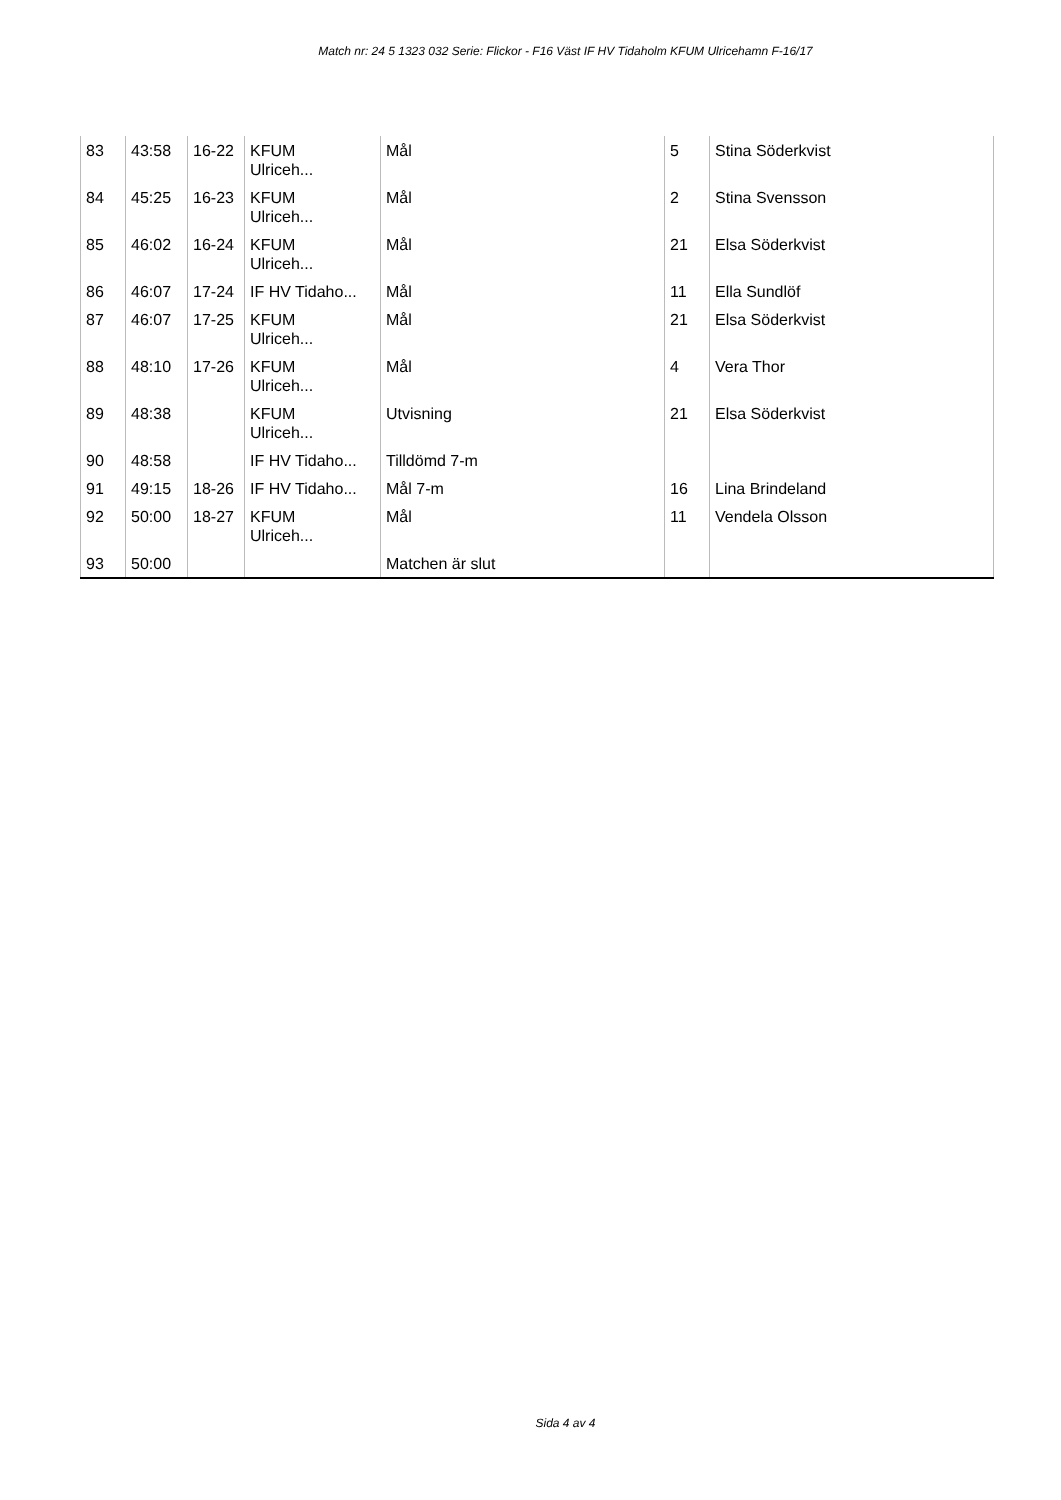Match nr: 24 5 1323 032 Serie: Flickor - F16 Väst IF HV Tidaholm KFUM Ulricehamn F-16/17
| 83 | 43:58 | 16-22 | KFUM Ulriceh... | Mål | 5 | Stina Söderkvist |
| 84 | 45:25 | 16-23 | KFUM Ulriceh... | Mål | 2 | Stina Svensson |
| 85 | 46:02 | 16-24 | KFUM Ulriceh... | Mål | 21 | Elsa Söderkvist |
| 86 | 46:07 | 17-24 | IF HV Tidaho... | Mål | 11 | Ella Sundlöf |
| 87 | 46:07 | 17-25 | KFUM Ulriceh... | Mål | 21 | Elsa Söderkvist |
| 88 | 48:10 | 17-26 | KFUM Ulriceh... | Mål | 4 | Vera Thor |
| 89 | 48:38 | | KFUM Ulriceh... | Utvisning | 21 | Elsa Söderkvist |
| 90 | 48:58 | | IF HV Tidaho... | Tilldömd 7-m | | |
| 91 | 49:15 | 18-26 | IF HV Tidaho... | Mål 7-m | 16 | Lina Brindeland |
| 92 | 50:00 | 18-27 | KFUM Ulriceh... | Mål | 11 | Vendela Olsson |
| 93 | 50:00 | | | Matchen är slut | | |
Sida 4 av 4